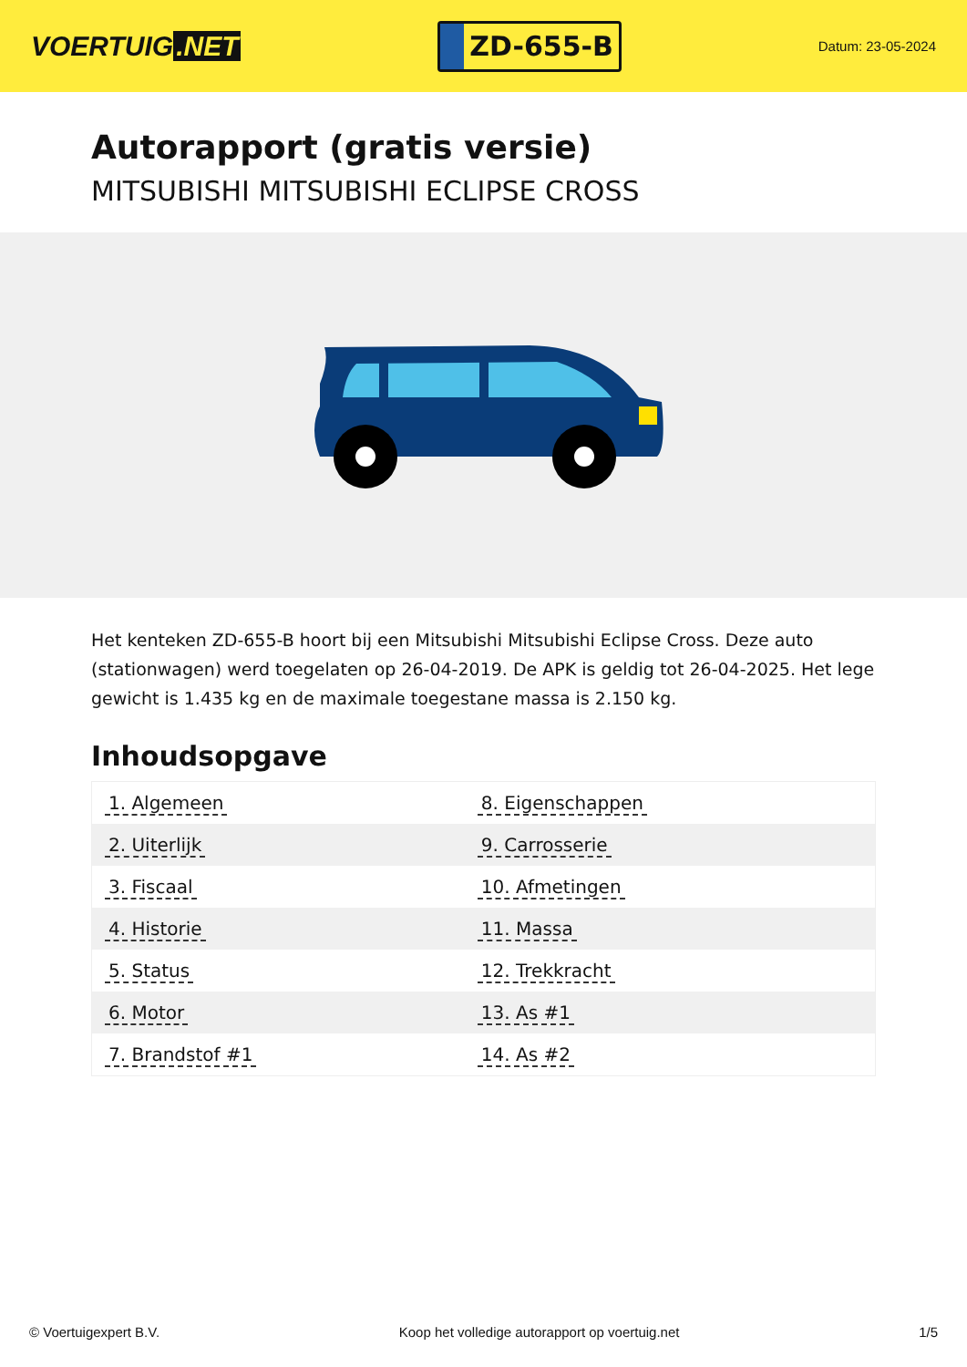VOERTUIG.NET
ZD-655-B
Datum: 23-05-2024
Autorapport (gratis versie)
MITSUBISHI MITSUBISHI ECLIPSE CROSS
Het kenteken ZD-655-B hoort bij een Mitsubishi Mitsubishi Eclipse Cross. Deze auto (stationwagen) werd toegelaten op 26-04-2019. De APK is geldig tot 26-04-2025. Het lege gewicht is 1.435 kg en de maximale toegestane massa is 2.150 kg.
Inhoudsopgave
| 1. Algemeen | 8. Eigenschappen |
| 2. Uiterlijk | 9. Carrosserie |
| 3. Fiscaal | 10. Afmetingen |
| 4. Historie | 11. Massa |
| 5. Status | 12. Trekkracht |
| 6. Motor | 13. As #1 |
| 7. Brandstof #1 | 14. As #2 |
© Voertuigexpert B.V. Koop het volledige autorapport op voertuig.net 1/5